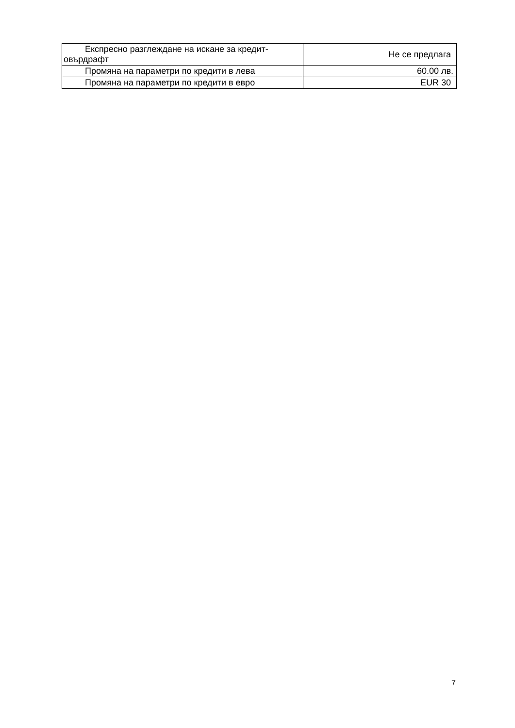| Експресно разглеждане на искане за кредит-овърдрафт | Не се предлага |
| Промяна на параметри по кредити в лева | 60.00 лв. |
| Промяна на параметри по кредити в евро | EUR 30 |
7